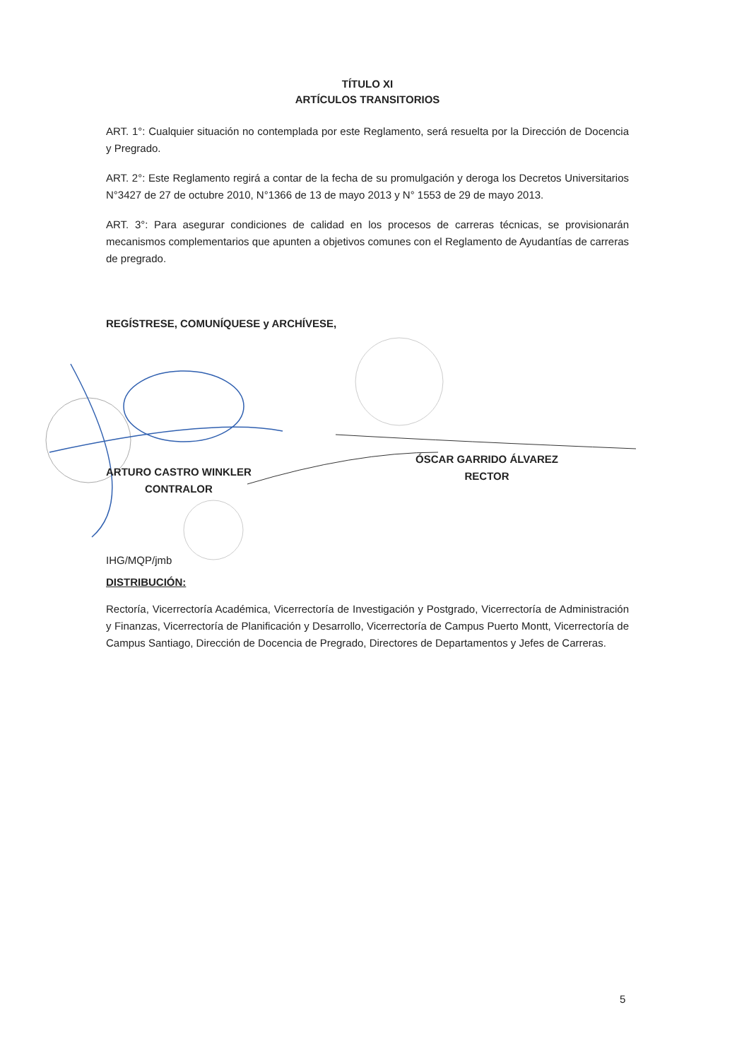TÍTULO XI
ARTÍCULOS TRANSITORIOS
ART. 1°: Cualquier situación no contemplada por este Reglamento, será resuelta por la Dirección de Docencia y Pregrado.
ART. 2°: Este Reglamento regirá a contar de la fecha de su promulgación y deroga los Decretos Universitarios N°3427 de 27 de octubre 2010, N°1366 de 13 de mayo 2013 y N° 1553 de 29 de mayo 2013.
ART. 3°: Para asegurar condiciones de calidad en los procesos de carreras técnicas, se provisionarán mecanismos complementarios que apunten a objetivos comunes con el Reglamento de Ayudantías de carreras de pregrado.
REGÍSTRESE, COMUNÍQUESE y ARCHÍVESE,
ARTURO CASTRO WINKLER
CONTRALOR
ÓSCAR GARRIDO ÁLVAREZ
RECTOR
IHG/MQP/jmb
DISTRIBUCIÓN:
Rectoría, Vicerrectoría Académica, Vicerrectoría de Investigación y Postgrado, Vicerrectoría de Administración y Finanzas, Vicerrectoría de Planificación y Desarrollo, Vicerrectoría de Campus Puerto Montt, Vicerrectoría de Campus Santiago, Dirección de Docencia de Pregrado, Directores de Departamentos y Jefes de Carreras.
5